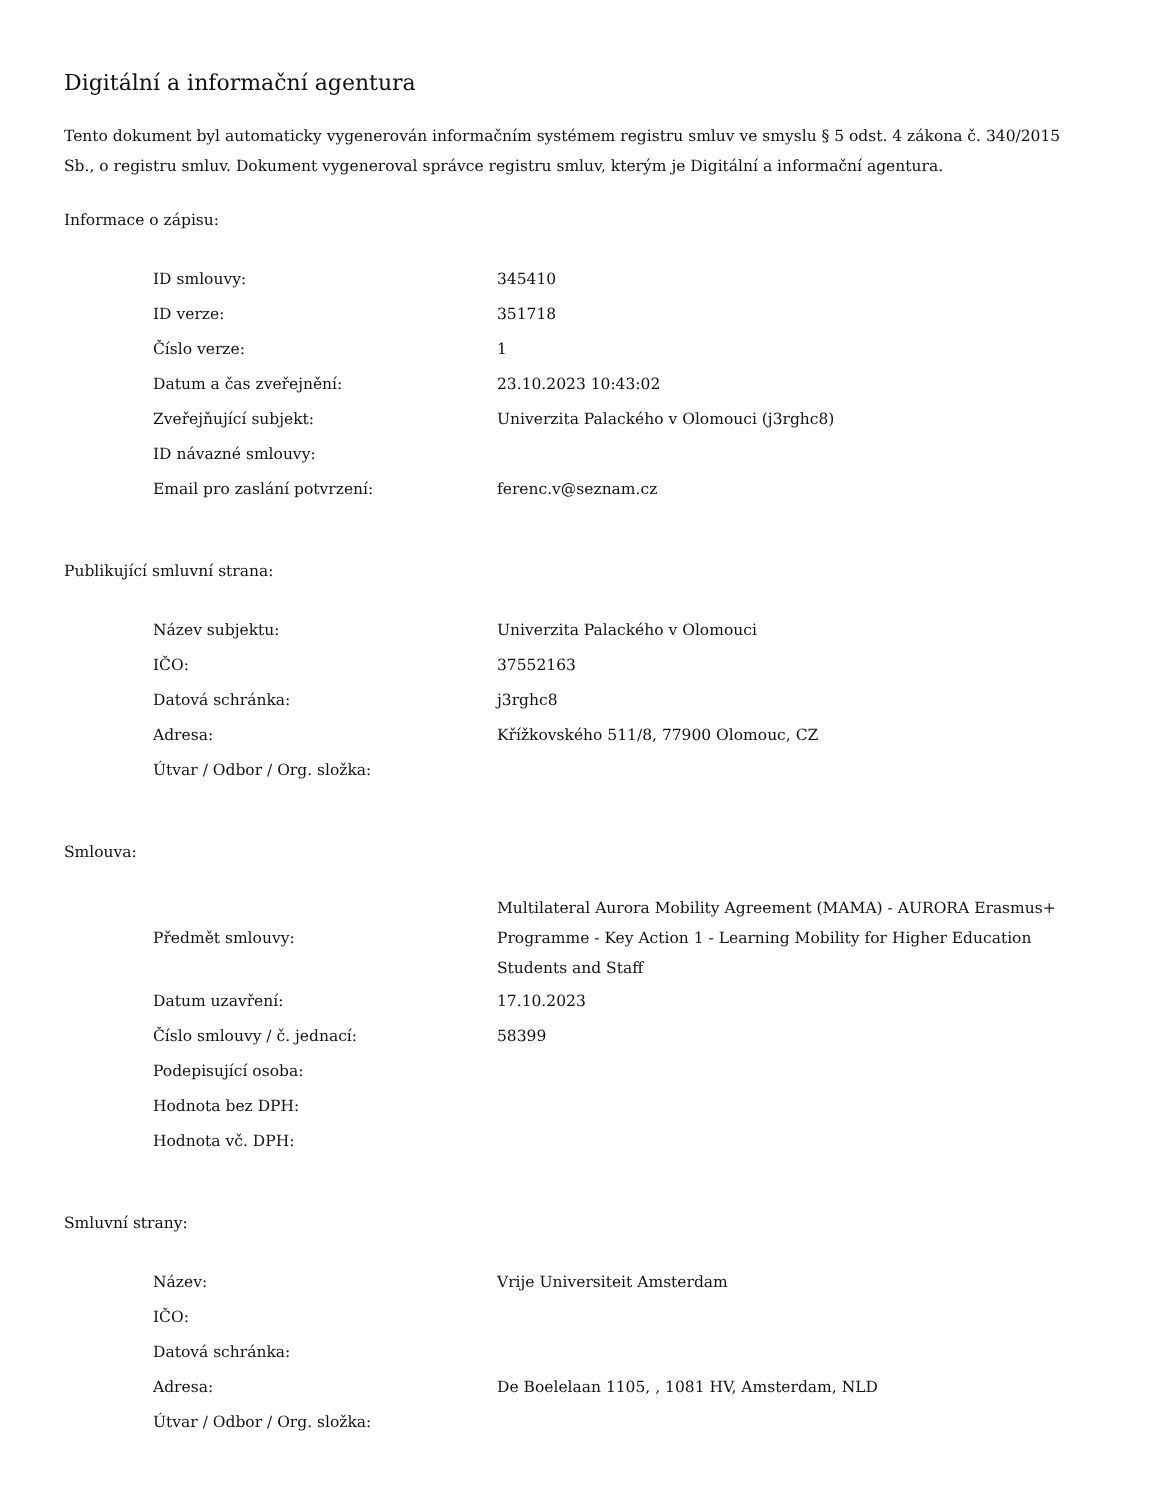Digitální a informační agentura
Tento dokument byl automaticky vygenerován informačním systémem registru smluv ve smyslu § 5 odst. 4 zákona č. 340/2015 Sb., o registru smluv. Dokument vygeneroval správce registru smluv, kterým je Digitální a informační agentura.
Informace o zápisu:
| ID smlouvy: | 345410 |
| ID verze: | 351718 |
| Číslo verze: | 1 |
| Datum a čas zveřejnění: | 23.10.2023 10:43:02 |
| Zveřejňující subjekt: | Univerzita Palackého v Olomouci (j3rghc8) |
| ID návazné smlouvy: | |
| Email pro zaslání potvrzení: | ferenc.v@seznam.cz |
Publikující smluvní strana:
| Název subjektu: | Univerzita Palackého v Olomouci |
| IČO: | 37552163 |
| Datová schránka: | j3rghc8 |
| Adresa: | Křížkovského 511/8, 77900 Olomouc, CZ |
| Útvar / Odbor / Org. složka: | |
Smlouva:
| Předmět smlouvy: | Multilateral Aurora Mobility Agreement (MAMA) - AURORA Erasmus+ Programme - Key Action 1 - Learning Mobility for Higher Education Students and Staff |
| Datum uzavření: | 17.10.2023 |
| Číslo smlouvy / č. jednací: | 58399 |
| Podepisující osoba: | |
| Hodnota bez DPH: | |
| Hodnota vč. DPH: | |
Smluvní strany:
| Název: | Vrije Universiteit Amsterdam |
| IČO: | |
| Datová schránka: | |
| Adresa: | De Boelelaan 1105, , 1081 HV, Amsterdam, NLD |
| Útvar / Odbor / Org. složka: | |